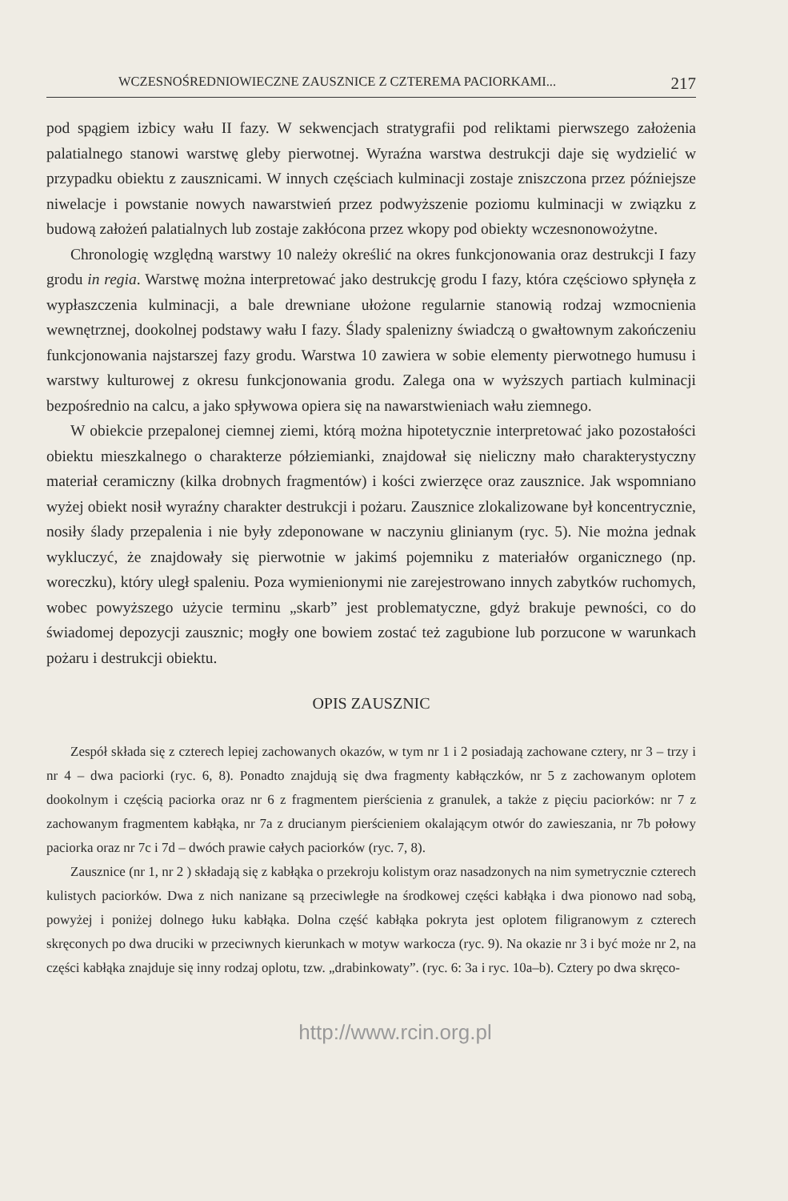WCZESNOŚREDNIOWIECZNE ZAUSZNICE Z CZTEREMA PACIORKAMI... 217
pod spągiem izbicy wału II fazy. W sekwencjach stratygrafii pod reliktami pierwszego założenia palatialnego stanowi warstwę gleby pierwotnej. Wyraźna warstwa destrukcji daje się wydzielić w przypadku obiektu z zausznicami. W innych częściach kulminacji zostaje zniszczona przez późniejsze niwelacje i powstanie nowych nawarstwień przez podwyższenie poziomu kulminacji w związku z budową założeń palatialnych lub zostaje zakłócona przez wkopy pod obiekty wczesnonowożytne.
Chronologię względną warstwy 10 należy określić na okres funkcjonowania oraz destrukcji I fazy grodu in regia. Warstwę można interpretować jako destrukcję grodu I fazy, która częściowo spłynęła z wypłaszczenia kulminacji, a bale drewniane ułożone regularnie stanowią rodzaj wzmocnienia wewnętrznej, dookolnej podstawy wału I fazy. Ślady spalenizny świadczą o gwałtownym zakończeniu funkcjonowania najstarszej fazy grodu. Warstwa 10 zawiera w sobie elementy pierwotnego humusu i warstwy kulturowej z okresu funkcjonowania grodu. Zalega ona w wyższych partiach kulminacji bezpośrednio na calcu, a jako spływowa opiera się na nawarstwieniach wału ziemnego.
W obiekcie przepalonej ciemnej ziemi, którą można hipotetycznie interpretować jako pozostałości obiektu mieszkalnego o charakterze półziemianki, znajdował się nieliczny mało charakterystyczny materiał ceramiczny (kilka drobnych fragmentów) i kości zwierzęce oraz zausznice. Jak wspomniano wyżej obiekt nosił wyraźny charakter destrukcji i pożaru. Zausznice zlokalizowane był koncentrycznie, nosiły ślady przepalenia i nie były zdeponowane w naczyniu glinianym (ryc. 5). Nie można jednak wykluczyć, że znajdowały się pierwotnie w jakimś pojemniku z materiałów organicznego (np. woreczku), który uległ spaleniu. Poza wymienionymi nie zarejestrowano innych zabytków ruchomych, wobec powyższego użycie terminu „skarb” jest problematyczne, gdyż brakuje pewności, co do świadomej depozycji zausznic; mogły one bowiem zostać też zagubione lub porzucone w warunkach pożaru i destrukcji obiektu.
OPIS ZAUSZNIC
Zespół składa się z czterech lepiej zachowanych okazów, w tym nr 1 i 2 posiadają zachowane cztery, nr 3 – trzy i nr 4 – dwa paciorki (ryc. 6, 8). Ponadto znajdują się dwa fragmenty kabłączków, nr 5 z zachowanym oplotem dookolnym i częścią paciorka oraz nr 6 z fragmentem pierścienia z granulek, a także z pięciu paciorków: nr 7 z zachowanym fragmentem kabłąka, nr 7a z drucianym pierścieniem okalającym otwór do zawieszania, nr 7b połowy paciorka oraz nr 7c i 7d – dwóch prawie całych paciorków (ryc. 7, 8).
Zausznice (nr 1, nr 2 ) składają się z kabłąka o przekroju kolistym oraz nasadzonych na nim symetrycznie czterech kulistych paciorków. Dwa z nich nanizane są przeciwległe na środkowej części kabłąka i dwa pionowo nad sobą, powyżej i poniżej dolnego łuku kabłąka. Dolna część kabłąka pokryta jest oplotem filigranowym z czterech skręconych po dwa druciki w przeciwnych kierunkach w motyw warkocza (ryc. 9). Na okazie nr 3 i być może nr 2, na części kabłąka znajduje się inny rodzaj oplotu, tzw. „drabinkowaty”. (ryc. 6: 3a i ryc. 10a–b). Cztery po dwa skręco-
http://www.rcin.org.pl